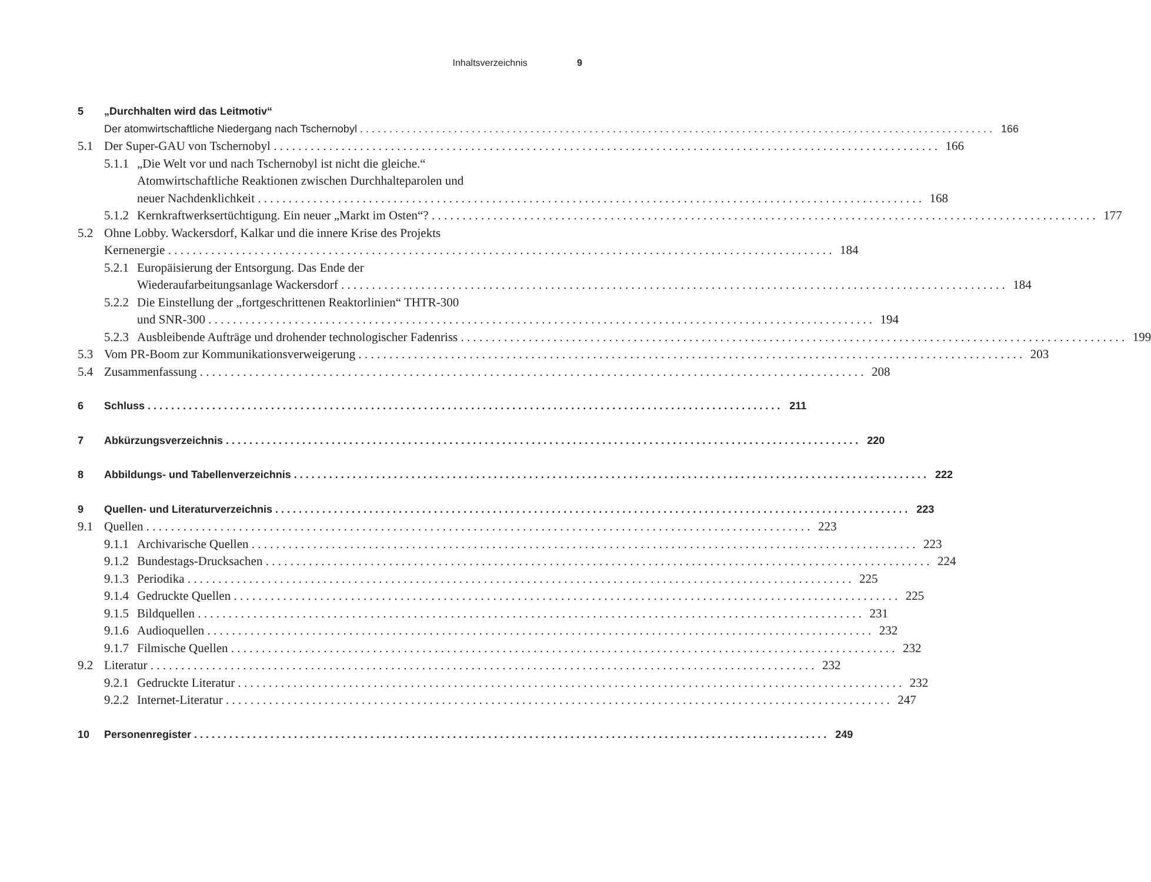Inhaltsverzeichnis 9
5 „Durchhalten wird das Leitmotiv“
Der atomwirtschaftliche Niedergang nach Tschernobyl 166
5.1 Der Super-GAU von Tschernobyl 166
5.1.1 „Die Welt vor und nach Tschernobyl ist nicht die gleiche.“
Atomwirtschaftliche Reaktionen zwischen Durchhalteparolen und
neuer Nachdenklichkeit 168
5.1.2 Kernkraftwerksertüchtigung. Ein neuer „Markt im Osten“? 177
5.2 Ohne Lobby. Wackersdorf, Kalkar und die innere Krise des Projekts
Kernenergie 184
5.2.1 Europäisierung der Entsorgung. Das Ende der
Wiederaufarbeitungsanlage Wackersdorf 184
5.2.2 Die Einstellung der „fortgeschrittenen Reaktorlinien“ THTR-300
und SNR-300 194
5.2.3 Ausbleibende Aufträge und drohender technologischer Fadenriss 199
5.3 Vom PR-Boom zur Kommunikationsverweigerung 203
5.4 Zusammenfassung 208
6 Schluss 211
7 Abkürzungsverzeichnis 220
8 Abbildungs- und Tabellenverzeichnis 222
9 Quellen- und Literaturverzeichnis 223
9.1 Quellen 223
9.1.1 Archivarische Quellen 223
9.1.2 Bundestags-Drucksachen 224
9.1.3 Periodika 225
9.1.4 Gedruckte Quellen 225
9.1.5 Bildquellen 231
9.1.6 Audioquellen 232
9.1.7 Filmische Quellen 232
9.2 Literatur 232
9.2.1 Gedruckte Literatur 232
9.2.2 Internet-Literatur 247
10 Personenregister 249